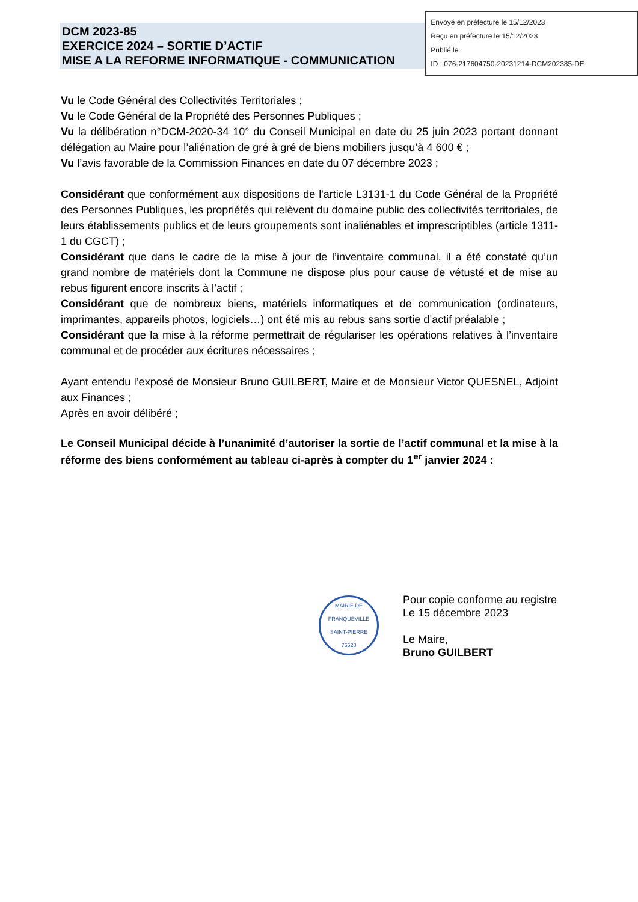DCM 2023-85
EXERCICE 2024 – SORTIE D’ACTIF
MISE A LA REFORME INFORMATIQUE - COMMUNICATION
Envoyé en préfecture le 15/12/2023
Reçu en préfecture le 15/12/2023
Publié le
ID : 076-217604750-20231214-DCM202385-DE
Vu le Code Général des Collectivités Territoriales ;
Vu le Code Général de la Propriété des Personnes Publiques ;
Vu la délibération n°DCM-2020-34 10° du Conseil Municipal en date du 25 juin 2023 portant donnant délégation au Maire pour l’aliénation de gré à gré de biens mobiliers jusqu’à 4 600 € ;
Vu l’avis favorable de la Commission Finances en date du 07 décembre 2023 ;
Considérant que conformément aux dispositions de l'article L3131-1 du Code Général de la Propriété des Personnes Publiques, les propriétés qui relèvent du domaine public des collectivités territoriales, de leurs établissements publics et de leurs groupements sont inaliénables et imprescriptibles (article 1311- 1 du CGCT) ;
Considérant que dans le cadre de la mise à jour de l’inventaire communal, il a été constaté qu’un grand nombre de matériels dont la Commune ne dispose plus pour cause de vétusté et de mise au rebus figurent encore inscrits à l’actif ;
Considérant que de nombreux biens, matériels informatiques et de communication (ordinateurs, imprimantes, appareils photos, logiciels…) ont été mis au rebus sans sortie d’actif préalable ;
Considérant que la mise à la réforme permettrait de régulariser les opérations relatives à l’inventaire communal et de procéder aux écritures nécessaires ;
Ayant entendu l’exposé de Monsieur Bruno GUILBERT, Maire et de Monsieur Victor QUESNEL, Adjoint aux Finances ;
Après en avoir délibéré ;
Le Conseil Municipal décide à l’unanimité d’autoriser la sortie de l’actif communal et la mise à la réforme des biens conformément au tableau ci-après à compter du 1<sup>er</sup> janvier 2024 :
MAIRIE DE FRANQUEVILLE SAINT-PIERRE
76520
Pour copie conforme au registre
Le 15 décembre 2023
Le Maire,
Bruno GUILBERT